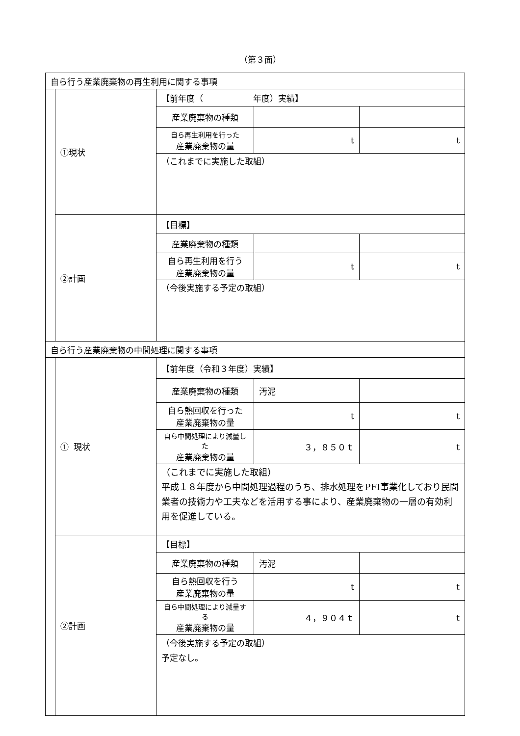（第３面）
| 自ら行う産業廃棄物の再生利用に関する事項 | | | | |
| | ①現状 | 【前年度（ 年度）実績】 | | |
| | | 産業廃棄物の種類 | | |
| | | 自ら再生利用を行った 産業廃棄物の量 | t | t |
| | | （これまでに実施した取組） | | |
| | ②計画 | 【目標】 | | |
| | | 産業廃棄物の種類 | | |
| | | 自ら再生利用を行う 産業廃棄物の量 | t | t |
| | | （今後実施する予定の取組） | | |
| 自ら行う産業廃棄物の中間処理に関する事項 | | | | |
| | ① 現状 | 【前年度（令和３年度）実績】 | | |
| | | 産業廃棄物の種類 | 汚泥 | |
| | | 自ら熱回収を行った 産業廃棄物の量 | t | t |
| | | 自ら中間処理により減量した 産業廃棄物の量 | ３，８５０ｔ | t |
| | | （これまでに実施した取組） 平成１８年度から中間処理過程のうち、排水処理をPFI事業化しており民間業者の技術力や工夫などを活用する事により、産業廃棄物の一層の有効利用を促進している。 | | |
| | ②計画 | 【目標】 | | |
| | | 産業廃棄物の種類 | 汚泥 | |
| | | 自ら熱回収を行う 産業廃棄物の量 | t | t |
| | | 自ら中間処理により減量する 産業廃棄物の量 | ４，９０４ｔ | t |
| | | （今後実施する予定の取組） 予定なし。 | | |